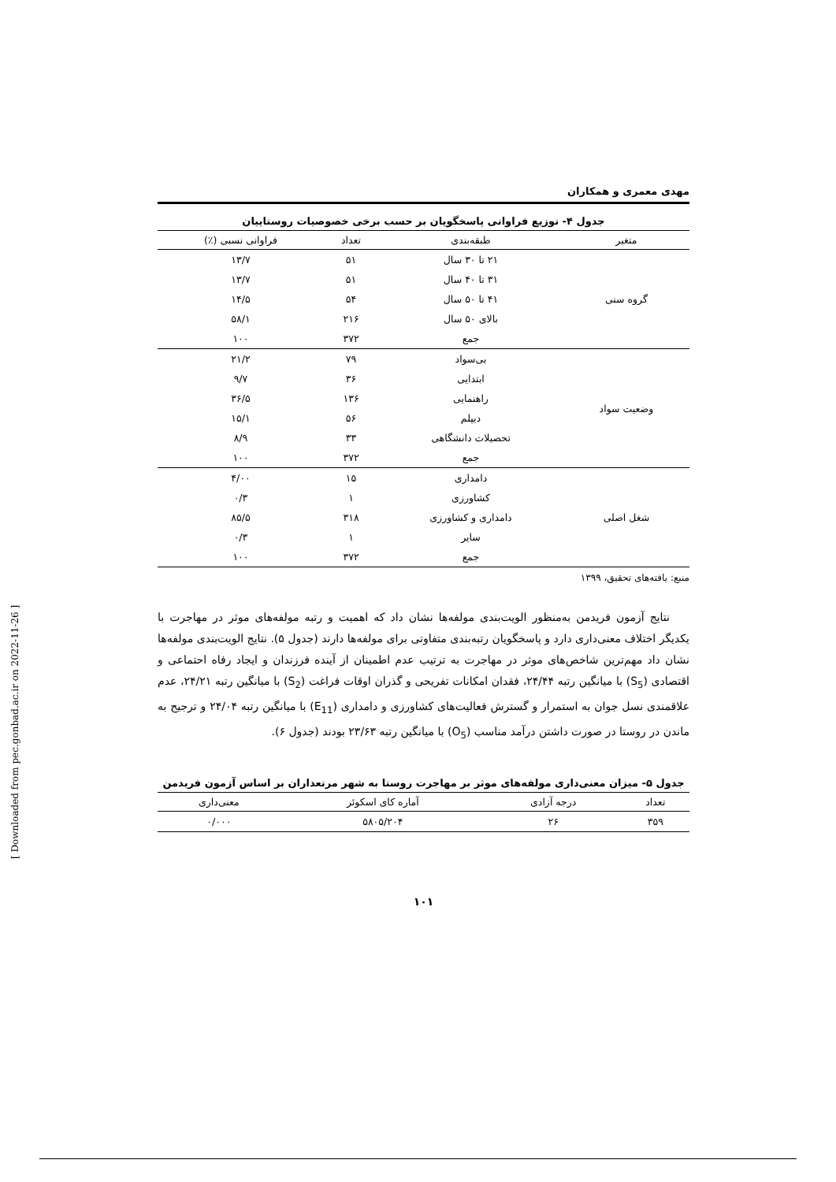[ Downloaded from pec.gonbad.ac.ir on 2022-11-26 ]
مهدی معمری و همکاران
جدول ۴- توزیع فراوانی پاسخگویان بر حسب برخی خصوصیات روستاییان
| متغیر | طبقه‌بندی | تعداد | فراوانی نسبی (٪) |
| --- | --- | --- | --- |
| گروه سنی | ۲۱ تا ۳۰ سال | ۵۱ | ۱۳/۷ |
| | ۳۱ تا ۴۰ سال | ۵۱ | ۱۳/۷ |
| | ۴۱ تا ۵۰ سال | ۵۴ | ۱۴/۵ |
| | بالای ۵۰ سال | ۲۱۶ | ۵۸/۱ |
| | جمع | ۳۷۲ | ۱۰۰ |
| وضعیت سواد | بی‌سواد | ۷۹ | ۲۱/۲ |
| | ابتدایی | ۳۶ | ۹/۷ |
| | راهنمایی | ۱۳۶ | ۳۶/۵ |
| | دیپلم | ۵۶ | ۱۵/۱ |
| | تحصیلات دانشگاهی | ۳۳ | ۸/۹ |
| | جمع | ۳۷۲ | ۱۰۰ |
| شغل اصلی | دامداری | ۱۵ | ۴/۰۰ |
| | کشاورزی | ۱ | ۰/۳ |
| | دامداری و کشاورزی | ۳۱۸ | ۸۵/۵ |
| | سایر | ۱ | ۰/۳ |
| | جمع | ۳۷۲ | ۱۰۰ |
منبع: یافته‌های تحقیق، ۱۳۹۹
نتایج آزمون فریدمن به‌منظور الویت‌بندی مولفه‌ها نشان داد که اهمیت و رتبه مولفه‌های موثر در مهاجرت با یکدیگر اختلاف معنی‌داری دارد و پاسخگویان رتبه‌بندی متفاوتی برای مولفه‌ها دارند (جدول ۵). نتایج الویت‌بندی مولفه‌ها نشان داد مهم‌ترین شاخص‌های موثر در مهاجرت به ترتیب عدم اطمینان از آینده فرزندان و ایجاد رفاه احتماعی و اقتصادی (S<sub>5</sub>) با میانگین رتبه ۲۴/۴۴، فقدان امکانات تفریحی و گذران اوقات فراغت (S<sub>2</sub>) با میانگین رتبه ۲۴/۲۱، عدم علاقمندی نسل جوان به استمرار و گسترش فعالیت‌های کشاورزی و دامداری (E<sub>11</sub>) با میانگین رتبه ۲۴/۰۴ و ترجیح به ماندن در روستا در صورت داشتن درآمد مناسب (O<sub>5</sub>) با میانگین رتبه ۲۳/۶۳ بودند (جدول ۶).
جدول ۵- میزان معنی‌داری مولفه‌های موثر بر مهاجرت روستا به شهر مرتعداران بر اساس آزمون فریدمن
| تعداد | درجه آزادی | آماره کای اسکوئر | معنی‌داری |
| --- | --- | --- | --- |
| ۳۵۹ | ۲۶ | ۵۸۰۵/۲۰۴ | ۰/۰۰۰ |
۱۰۱